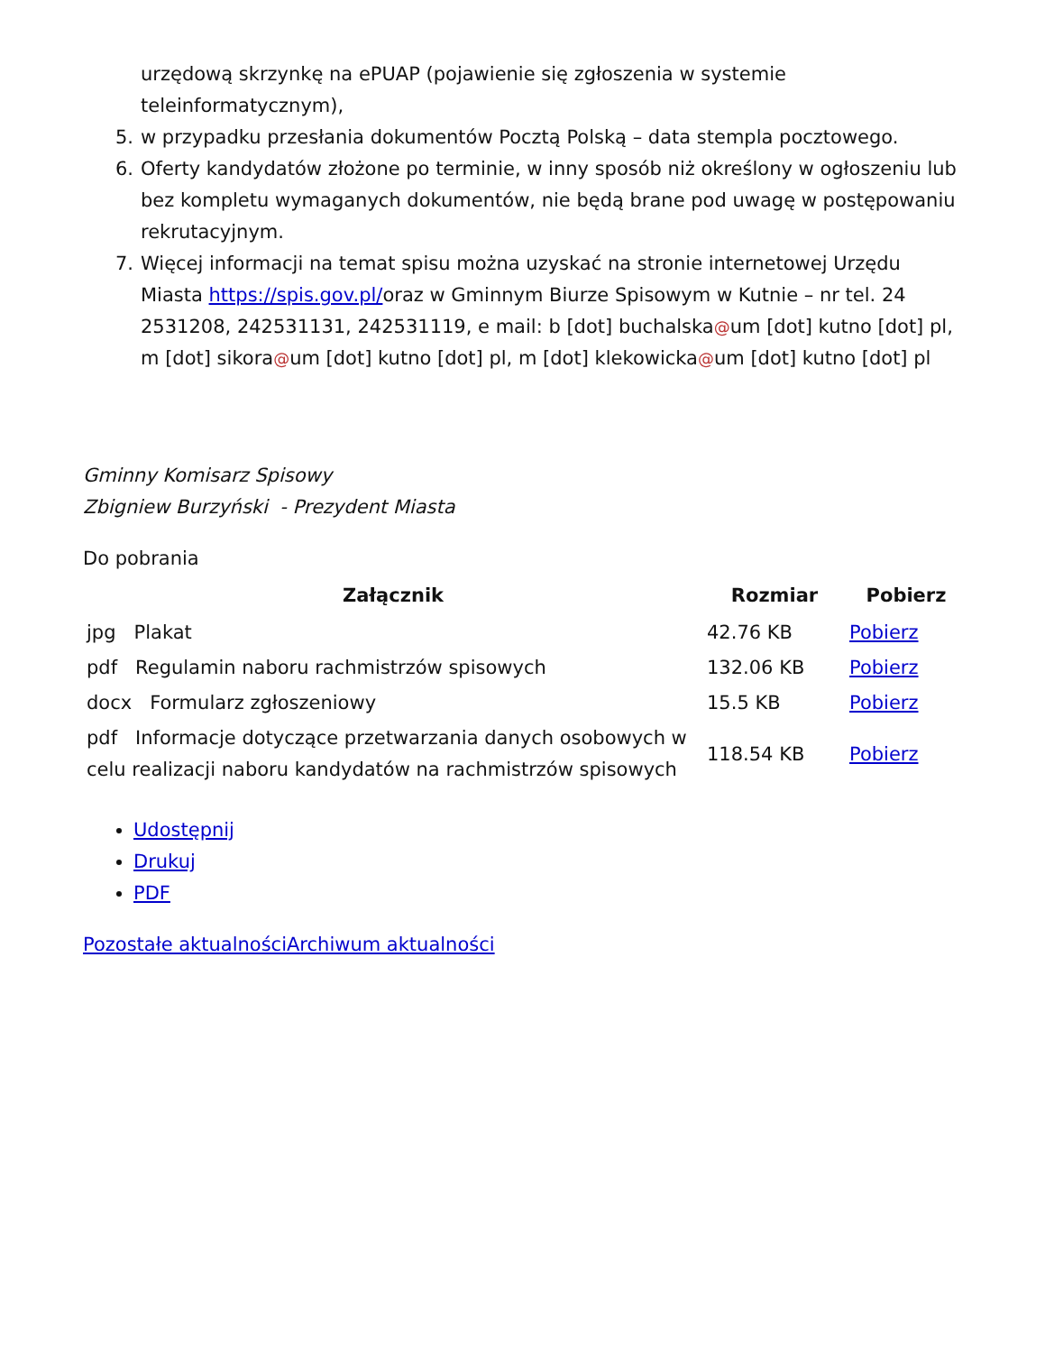urzędową skrzynkę na ePUAP (pojawienie się zgłoszenia w systemie teleinformatycznym),
5. w przypadku przesłania dokumentów Pocztą Polską – data stempla pocztowego.
6. Oferty kandydatów złożone po terminie, w inny sposób niż określony w ogłoszeniu lub bez kompletu wymaganych dokumentów, nie będą brane pod uwagę w postępowaniu rekrutacyjnym.
7. Więcej informacji na temat spisu można uzyskać na stronie internetowej Urzędu Miasta https://spis.gov.pl/oraz w Gminnym Biurze Spisowym w Kutnie – nr tel. 24 2531208, 242531131, 242531119, e mail: b [dot] buchalska@um [dot] kutno [dot] pl, m [dot] sikora@um [dot] kutno [dot] pl, m [dot] klekowicka@um [dot] kutno [dot] pl
Gminny Komisarz Spisowy
Zbigniew Burzyński - Prezydent Miasta
Do pobrania
| Załącznik | Rozmiar | Pobierz |
| --- | --- | --- |
| jpg Plakat | 42.76 KB | Pobierz |
| pdf Regulamin naboru rachmistrzów spisowych | 132.06 KB | Pobierz |
| docx Formularz zgłoszeniowy | 15.5 KB | Pobierz |
| pdf Informacje dotyczące przetwarzania danych osobowych w celu realizacji naboru kandydatów na rachmistrzów spisowych | 118.54 KB | Pobierz |
Udostępnij
Drukuj
PDF
Pozostałe aktualności Archiwum aktualności